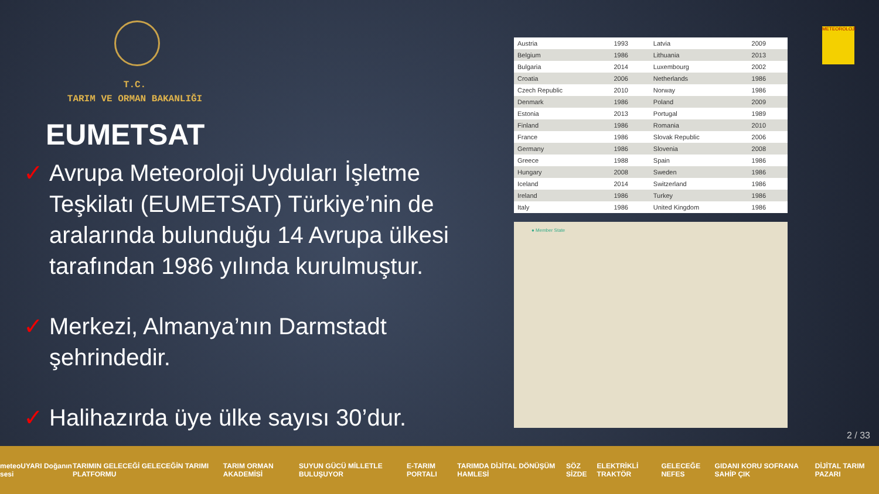T.C.
TARIM VE ORMAN BAKANLIĞI
EUMETSAT
✓ Avrupa Meteoroloji Uyduları İşletme Teşkilatı (EUMETSAT) Türkiye’nin de aralarında bulunduğu 14 Avrupa ülkesi tarafından 1986 yılında kurulmuştur.
✓ Merkezi, Almanya’nın Darmstadt şehrindedir.
✓ Halihazırda üye ülke sayısı 30’dur.
METEOROLOJİ
| Austria | 1993 | Latvia | 2009 |
| Belgium | 1986 | Lithuania | 2013 |
| Bulgaria | 2014 | Luxembourg | 2002 |
| Croatia | 2006 | Netherlands | 1986 |
| Czech Republic | 2010 | Norway | 1986 |
| Denmark | 1986 | Poland | 2009 |
| Estonia | 2013 | Portugal | 1989 |
| Finland | 1986 | Romania | 2010 |
| France | 1986 | Slovak Republic | 2006 |
| Germany | 1986 | Slovenia | 2008 |
| Greece | 1988 | Spain | 1986 |
| Hungary | 2008 | Sweden | 1986 |
| Iceland | 2014 | Switzerland | 1986 |
| Ireland | 1986 | Turkey | 1986 |
| Italy | 1986 | United Kingdom | 1986 |
● Member State
2 / 33
meteoUYARI Doğanın sesi TARIMIN GELECEĞİ GELECEĞİN TARIMI PLATFORMU TARIM ORMAN AKADEMİSİ SUYUN GÜCÜ MİLLETLE BULUŞUYOR E-TARIM PORTALI TARIMDA DİJİTAL DÖNÜŞÜM HAMLESİ SÖZ SİZDE ELEKTRİKLİ TRAKTÖR GELECEĞE NEFES GIDANI KORU SOFRANA SAHİP ÇIK DİJİTAL TARIM PAZARI